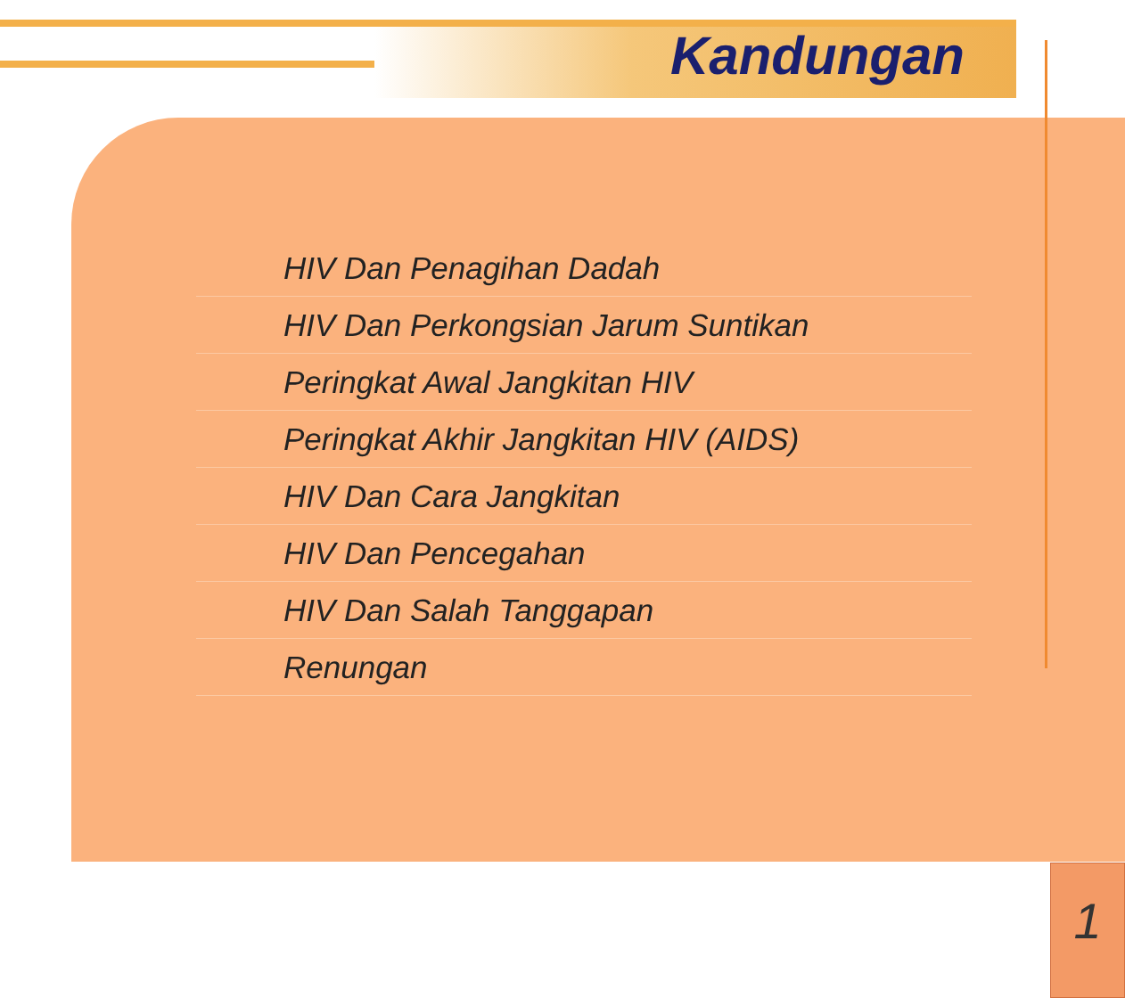Kandungan
HIV Dan Penagihan Dadah
HIV Dan Perkongsian Jarum Suntikan
Peringkat Awal Jangkitan HIV
Peringkat Akhir Jangkitan HIV (AIDS)
HIV Dan Cara Jangkitan
HIV Dan Pencegahan
HIV Dan Salah Tanggapan
Renungan
1